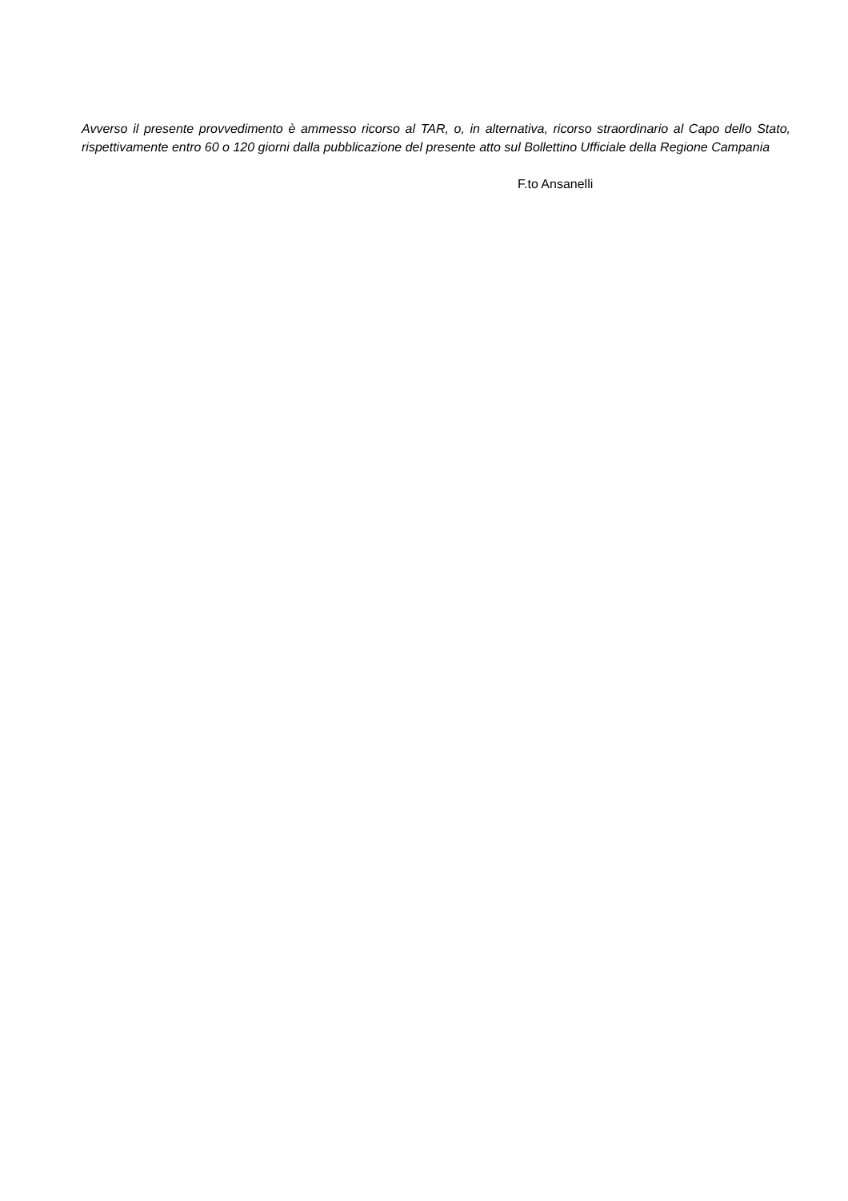Avverso il presente provvedimento è ammesso ricorso al TAR, o, in alternativa, ricorso straordinario al Capo dello Stato, rispettivamente entro 60 o 120 giorni dalla pubblicazione del presente atto sul Bollettino Ufficiale della Regione Campania
F.to Ansanelli